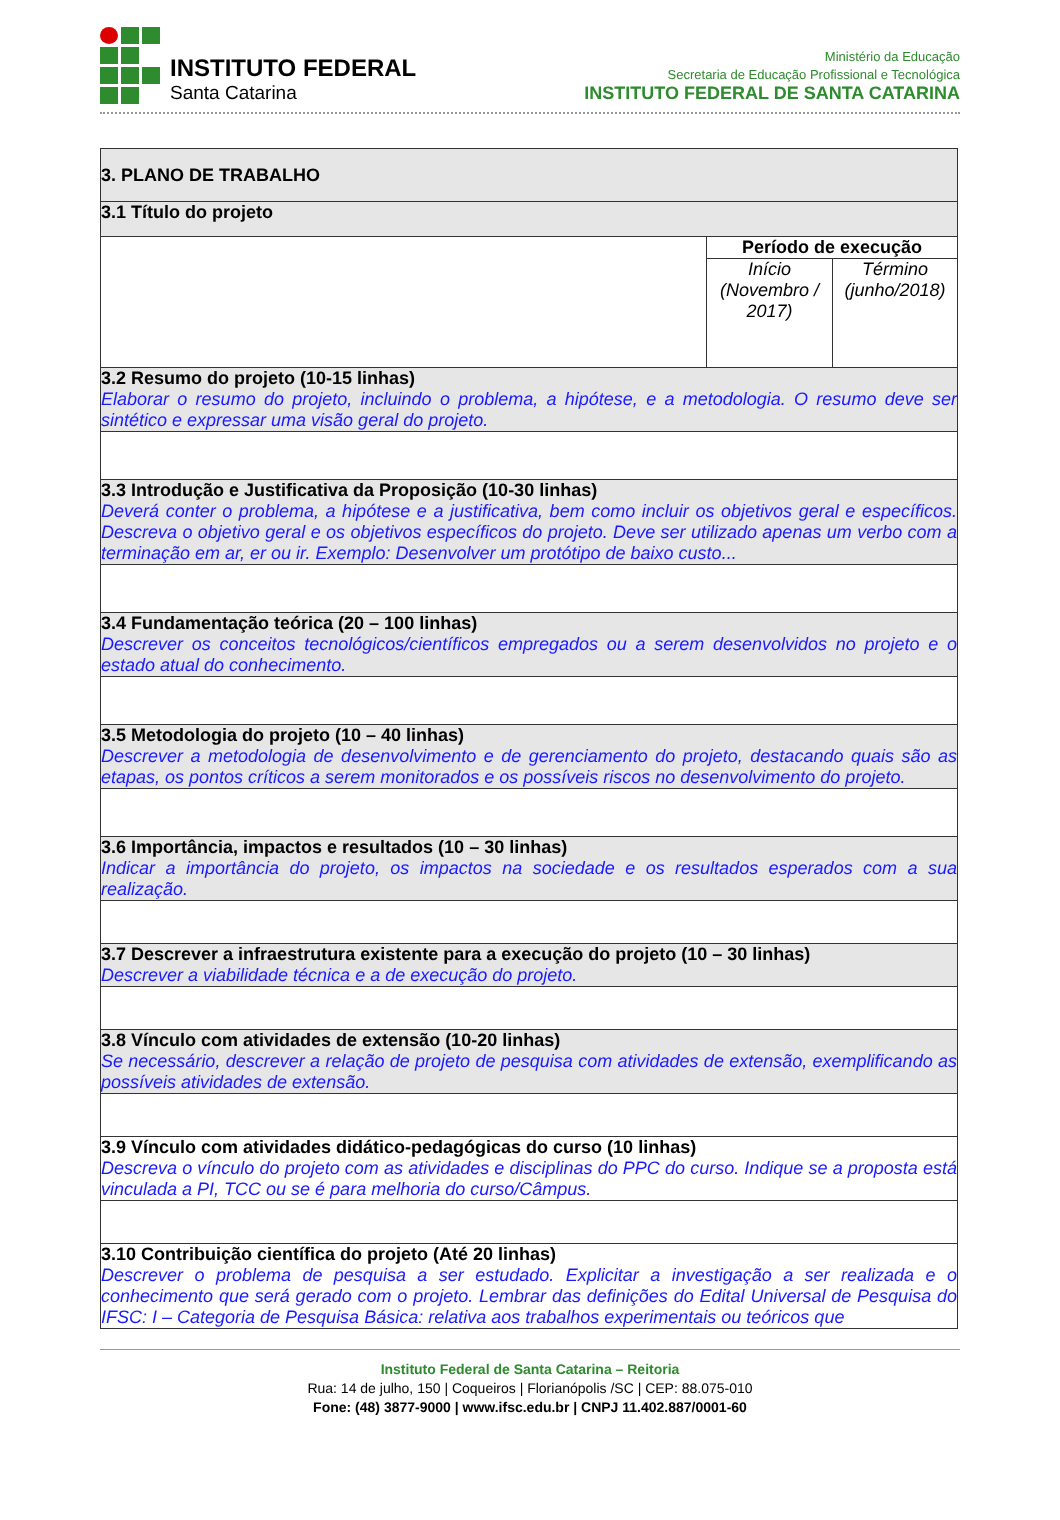INSTITUTO FEDERAL
Santa Catarina
Ministério da Educação
Secretaria de Educação Profissional e Tecnológica
INSTITUTO FEDERAL DE SANTA CATARINA
| 3. PLANO DE TRABALHO | | |
| 3.1 Título do projeto | | |
| | Período de execução | |
| | Início (Novembro / 2017) | Término (junho/2018) |
| 3.2 Resumo do projeto (10-15 linhas) Elaborar o resumo do projeto, incluindo o problema, a hipótese, e a metodologia. O resumo deve ser sintético e expressar uma visão geral do projeto. | | |
| 3.3 Introdução e Justificativa da Proposição (10-30 linhas) Deverá conter o problema, a hipótese e a justificativa, bem como incluir os objetivos geral e específicos. Descreva o objetivo geral e os objetivos específicos do projeto. Deve ser utilizado apenas um verbo com a terminação em ar, er ou ir. Exemplo: Desenvolver um protótipo de baixo custo... | | |
| 3.4 Fundamentação teórica (20 – 100 linhas) Descrever os conceitos tecnológicos/científicos empregados ou a serem desenvolvidos no projeto e o estado atual do conhecimento. | | |
| 3.5 Metodologia do projeto (10 – 40 linhas) Descrever a metodologia de desenvolvimento e de gerenciamento do projeto, destacando quais são as etapas, os pontos críticos a serem monitorados e os possíveis riscos no desenvolvimento do projeto. | | |
| 3.6 Importância, impactos e resultados (10 – 30 linhas) Indicar a importância do projeto, os impactos na sociedade e os resultados esperados com a sua realização. | | |
| 3.7 Descrever a infraestrutura existente para a execução do projeto (10 – 30 linhas) Descrever a viabilidade técnica e a de execução do projeto. | | |
| 3.8 Vínculo com atividades de extensão (10-20 linhas) Se necessário, descrever a relação de projeto de pesquisa com atividades de extensão, exemplificando as possíveis atividades de extensão. | | |
| 3.9 Vínculo com atividades didático-pedagógicas do curso (10 linhas) Descreva o vínculo do projeto com as atividades e disciplinas do PPC do curso. Indique se a proposta está vinculada a PI, TCC ou se é para melhoria do curso/Câmpus. | | |
| 3.10 Contribuição científica do projeto (Até 20 linhas) Descrever o problema de pesquisa a ser estudado. Explicitar a investigação a ser realizada e o conhecimento que será gerado com o projeto. Lembrar das definições do Edital Universal de Pesquisa do IFSC: I – Categoria de Pesquisa Básica: relativa aos trabalhos experimentais ou teóricos que | | |
Instituto Federal de Santa Catarina – Reitoria
Rua: 14 de julho, 150 | Coqueiros | Florianópolis /SC | CEP: 88.075-010
Fone: (48) 3877-9000 | www.ifsc.edu.br | CNPJ 11.402.887/0001-60